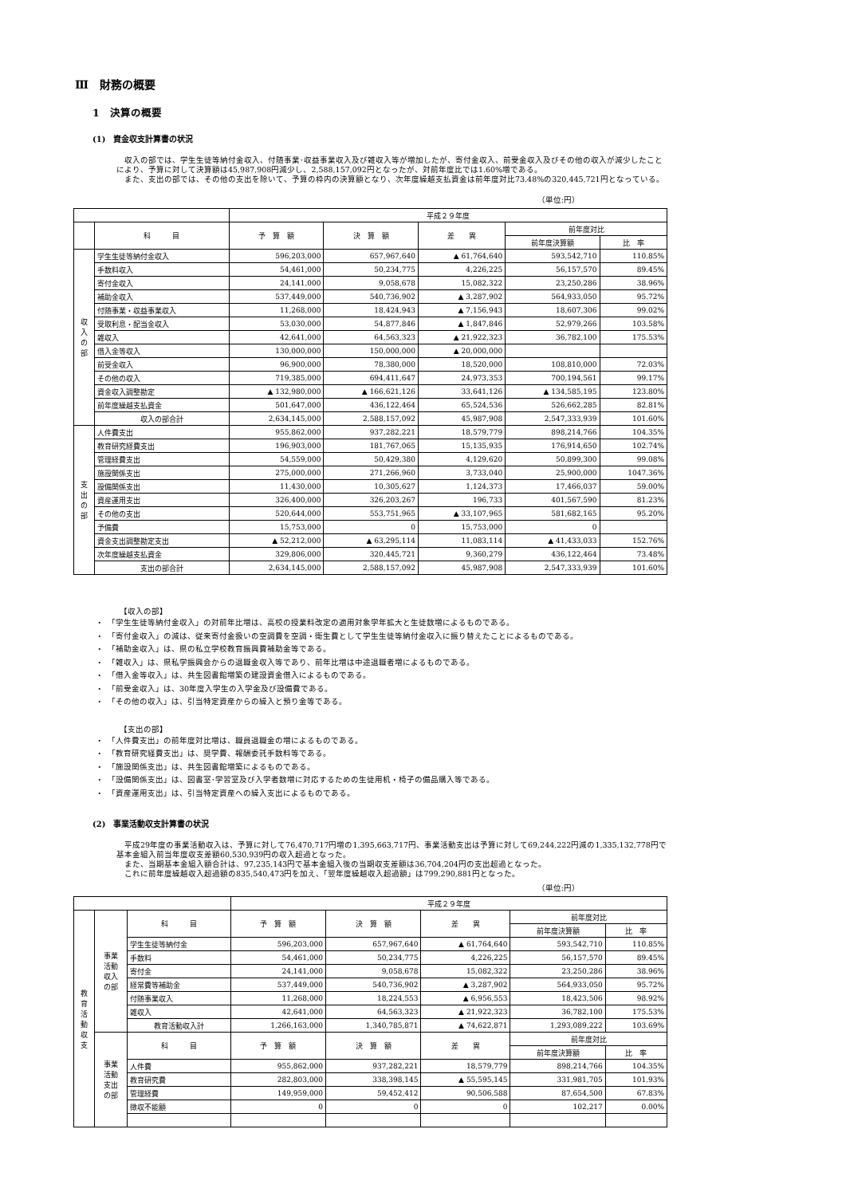Ⅲ　財務の概要
1　決算の概要
(1)　資金収支計算書の状況
　収入の部では、学生生徒等納付金収入、付随事業･収益事業収入及び雑収入等が増加したが、寄付金収入、前受金収入及びその他の収入が減少したことにより、予算に対して決算額は45,987,908円減少し、2,588,157,092円となったが、対前年度比では1.60%増である。
　また、支出の部では、その他の支出を除いて、予算の枠内の決算額となり、次年度繰越支払資金は前年度対比73.48%の320,445,721円となっている。
（単位:円）
| | | 平成２９年度 | | | | |
| --- | --- | --- | --- | --- | --- | --- |
| | 科 目 | 予 算 額 | 決 算 額 | 差 異 | 前年度対比 | |
| | | | | | 前年度決算額 | 比 率 |
| 収 入 の 部 | 学生生徒等納付金収入 | 596,203,000 | 657,967,640 | ▲ 61,764,640 | 593,542,710 | 110.85% |
| | 手数料収入 | 54,461,000 | 50,234,775 | 4,226,225 | 56,157,570 | 89.45% |
| | 寄付金収入 | 24,141,000 | 9,058,678 | 15,082,322 | 23,250,286 | 38.96% |
| | 補助金収入 | 537,449,000 | 540,736,902 | ▲ 3,287,902 | 564,933,050 | 95.72% |
| | 付随事業・収益事業収入 | 11,268,000 | 18,424,943 | ▲ 7,156,943 | 18,607,306 | 99.02% |
| | 受取利息・配当金収入 | 53,030,000 | 54,877,846 | ▲ 1,847,846 | 52,979,266 | 103.58% |
| | 雑収入 | 42,641,000 | 64,563,323 | ▲ 21,922,323 | 36,782,100 | 175.53% |
| | 借入金等収入 | 130,000,000 | 150,000,000 | ▲ 20,000,000 | | |
| | 前受金収入 | 96,900,000 | 78,380,000 | 18,520,000 | 108,810,000 | 72.03% |
| | その他の収入 | 719,385,000 | 694,411,647 | 24,973,353 | 700,194,561 | 99.17% |
| | 資金収入調整勘定 | ▲ 132,980,000 | ▲ 166,621,126 | 33,641,126 | ▲ 134,585,195 | 123.80% |
| | 前年度繰越支払資金 | 501,647,000 | 436,122,464 | 65,524,536 | 526,662,285 | 82.81% |
| | 収入の部合計 | 2,634,145,000 | 2,588,157,092 | 45,987,908 | 2,547,333,939 | 101.60% |
| 支 出 の 部 | 人件費支出 | 955,862,000 | 937,282,221 | 18,579,779 | 898,214,766 | 104.35% |
| | 教育研究経費支出 | 196,903,000 | 181,767,065 | 15,135,935 | 176,914,650 | 102.74% |
| | 管理経費支出 | 54,559,000 | 50,429,380 | 4,129,620 | 50,899,300 | 99.08% |
| | 施設関係支出 | 275,000,000 | 271,266,960 | 3,733,040 | 25,900,000 | 1047.36% |
| | 設備関係支出 | 11,430,000 | 10,305,627 | 1,124,373 | 17,466,037 | 59.00% |
| | 資産運用支出 | 326,400,000 | 326,203,267 | 196,733 | 401,567,590 | 81.23% |
| | その他の支出 | 520,644,000 | 553,751,965 | ▲ 33,107,965 | 581,682,165 | 95.20% |
| | 予備費 | 15,753,000 | 0 | 15,753,000 | 0 | |
| | 資金支出調整勘定支出 | ▲ 52,212,000 | ▲ 63,295,114 | 11,083,114 | ▲ 41,433,033 | 152.76% |
| | 次年度繰越支払資金 | 329,806,000 | 320,445,721 | 9,360,279 | 436,122,464 | 73.48% |
| | 支出の部合計 | 2,634,145,000 | 2,588,157,092 | 45,987,908 | 2,547,333,939 | 101.60% |
【収入の部】
・　「学生生徒等納付金収入」の対前年比増は、高校の授業料改定の適用対象学年拡大と生徒数増によるものである。
・　「寄付金収入」の減は、従来寄付金扱いの空調費を空調・衛生費として学生生徒等納付金収入に振り替えたことによるものである。
・　「補助金収入」は、県の私立学校教育振興費補助金等である。
・　「雑収入」は、県私学振興会からの退職金収入等であり、前年比増は中途退職者増によるものである。
・　「借入金等収入」は、共生図書館増築の建設資金借入によるものである。
・　「前受金収入」は、30年度入学生の入学金及び設備費である。
・　「その他の収入」は、引当特定資産からの繰入と預り金等である。
【支出の部】
・　「人件費支出」の前年度対比増は、職員退職金の増によるものである。
・　「教育研究経費支出」は、奨学費、報酬委託手数料等である。
・　「施設関係支出」は、共生図書館増築によるものである。
・　「設備関係支出」は、図書室･学習室及び入学者数増に対応するための生徒用机・椅子の備品購入等である。
・　「資産運用支出」は、引当特定資産への繰入支出によるものである。
(2)　事業活動収支計算書の状況
　平成29年度の事業活動収入は、予算に対して76,470,717円増の1,395,663,717円、事業活動支出は予算に対して69,244,222円減の1,335,132,778円で　基本金組入前当年度収支差額60,530,939円の収入超過となった。
　また、当期基本金組入額合計は、97,235,143円で基本金組入後の当期収支差額は36,704,204円の支出超過となった。
　これに前年度繰越収入超過額の835,540,473円を加え、「翌年度繰越収入超過額」は799,290,881円となった。
（単位:円）
| | | | 平成２９年度 | | | | |
| --- | --- | --- | --- | --- | --- | --- | --- |
| 教 育 活 動 収 支 | 事業 活動 収入 の部 | 科 目 | 予 算 額 | 決 算 額 | 差 異 | 前年度対比 | |
| | | | | | | 前年度決算額 | 比 率 |
| | | 学生生徒等納付金 | 596,203,000 | 657,967,640 | ▲ 61,764,640 | 593,542,710 | 110.85% |
| | | 手数料 | 54,461,000 | 50,234,775 | 4,226,225 | 56,157,570 | 89.45% |
| | | 寄付金 | 24,141,000 | 9,058,678 | 15,082,322 | 23,250,286 | 38.96% |
| | | 経常費等補助金 | 537,449,000 | 540,736,902 | ▲ 3,287,902 | 564,933,050 | 95.72% |
| | | 付随事業収入 | 11,268,000 | 18,224,553 | ▲ 6,956,553 | 18,423,506 | 98.92% |
| | | 雑収入 | 42,641,000 | 64,563,323 | ▲ 21,922,323 | 36,782,100 | 175.53% |
| | | 教育活動収入計 | 1,266,163,000 | 1,340,785,871 | ▲ 74,622,871 | 1,293,089,222 | 103.69% |
| | 事業 活動 支出 の部 | 科 目 | 予 算 額 | 決 算 額 | 差 異 | 前年度対比 | |
| | | | | | | 前年度決算額 | 比 率 |
| | | 人件費 | 955,862,000 | 937,282,221 | 18,579,779 | 898,214,766 | 104.35% |
| | | 教育研究費 | 282,803,000 | 338,398,145 | ▲ 55,595,145 | 331,981,705 | 101.93% |
| | | 管理経費 | 149,959,000 | 59,452,412 | 90,506,588 | 87,654,500 | 67.83% |
| | | 徴収不能額 | 0 | 0 | 0 | 102,217 | 0.00% |